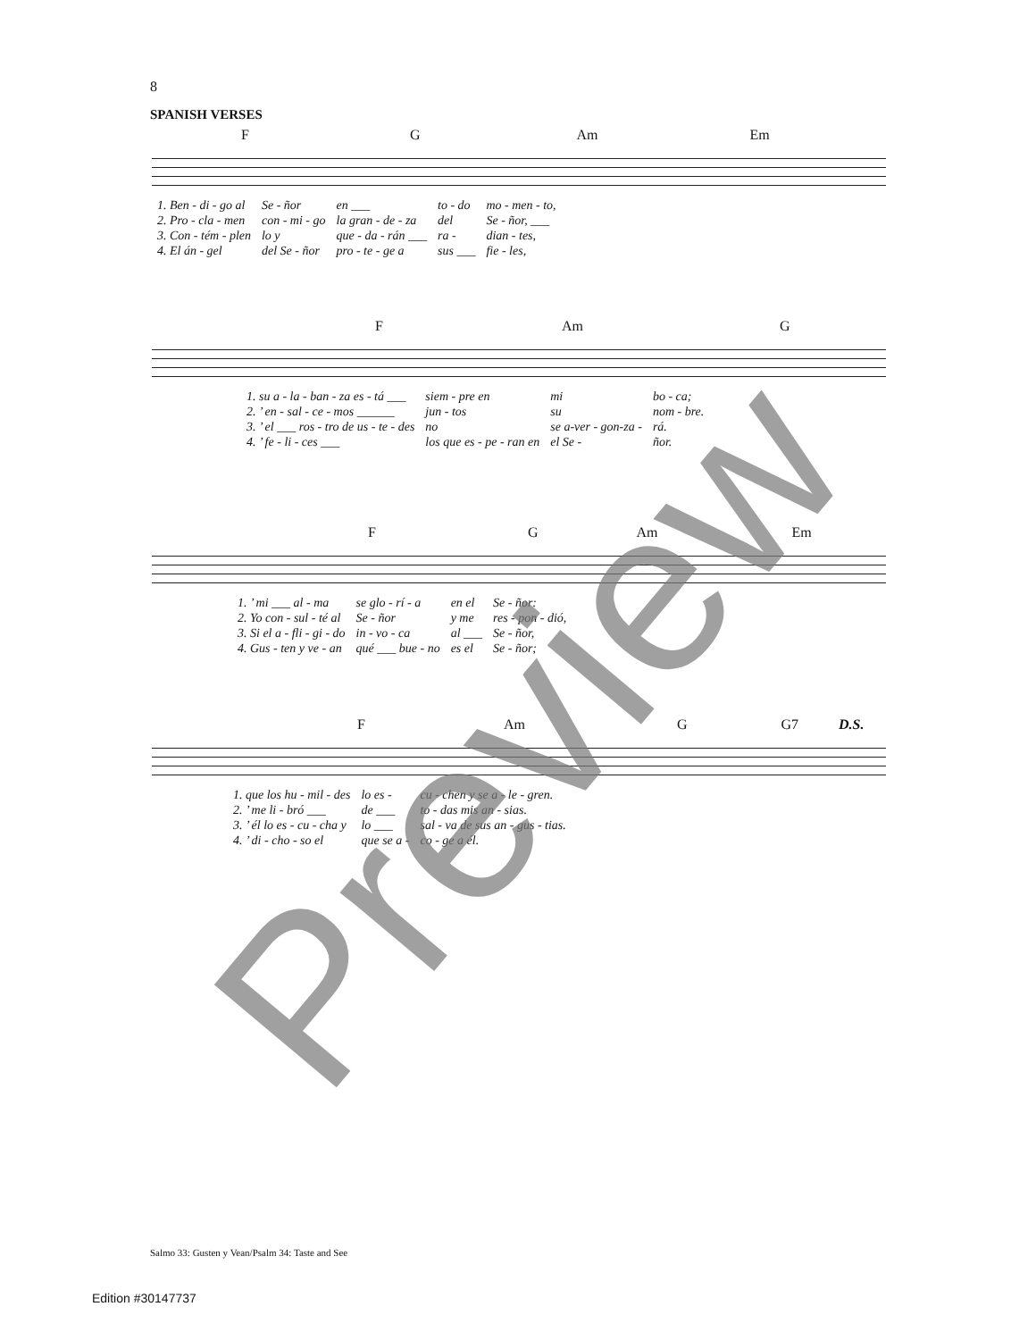8
SPANISH VERSES
F G Am Em
| 1. Ben - di - go al | Se - ñor | en ___ | to - do | mo - men - to, |
| 2. Pro - cla - men | con - mi - go | la gran - de - za | del | Se - ñor, ___ |
| 3. Con - tém - plen | lo y | que - da - rán ___ | ra - | dian - tes, |
| 4. El án - gel | del Se - ñor | pro - te - ge a | sus ___ | fie - les, |
F Am G
| 1. su a - la - ban - za es - tá ___ | siem - pre en | mi | bo - ca; |
| 2. ’ en - sal - ce - mos ______ | jun - tos | su | nom - bre. |
| 3. ’ el ___ ros - tro de us - te - des | no | se a-ver - gon-za - | rá. |
| 4. ’ fe - li - ces ___ | los que es - pe - ran en | el Se - | ñor. |
F G Am Em
| 1. ’ mi ___ al - ma | se glo - rí - a | en el | Se - ñor: |
| 2. Yo con - sul - té al | Se - ñor | y me | res - pon - dió, |
| 3. Si el a - fli - gi - do | in - vo - ca | al ___ | Se - ñor, |
| 4. Gus - ten y ve - an | qué ___ bue - no | es el | Se - ñor; |
F Am G G7 D.S.
| 1. que los hu - mil - des | lo es - | cu - chen y se a - le - gren. |
| 2. ’ me li - bró ___ | de ___ | to - das mis an - sias. |
| 3. ’ él lo es - cu - cha y | lo ___ | sal - va de sus an - gus - tias. |
| 4. ’ di - cho - so el | que se a - | co - ge a él. |
Salmo 33: Gusten y Vean/Psalm 34: Taste and See
Edition #30147737
Preview